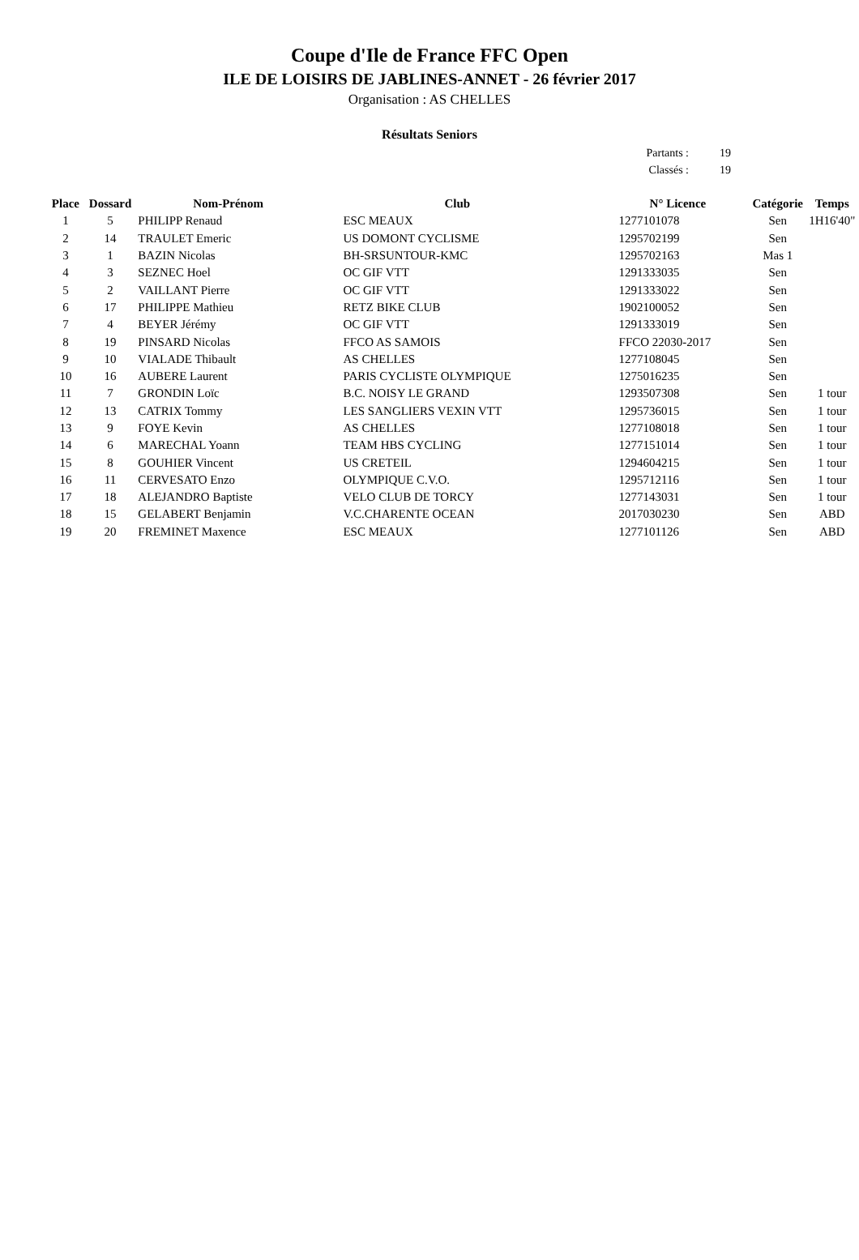Coupe d'Ile de France FFC Open
ILE DE LOISIRS DE JABLINES-ANNET - 26 février 2017
Organisation : AS CHELLES
Résultats Seniors
Partants : 19
Classés : 19
| Place | Dossard | Nom-Prénom | Club | N° Licence | Catégorie | Temps |
| --- | --- | --- | --- | --- | --- | --- |
| 1 | 5 | PHILIPP Renaud | ESC MEAUX | 1277101078 | Sen | 1H16'40" |
| 2 | 14 | TRAULET Emeric | US DOMONT CYCLISME | 1295702199 | Sen | |
| 3 | 1 | BAZIN Nicolas | BH-SRSUNTOUR-KMC | 1295702163 | Mas 1 | |
| 4 | 3 | SEZNEC Hoel | OC GIF VTT | 1291333035 | Sen | |
| 5 | 2 | VAILLANT Pierre | OC GIF VTT | 1291333022 | Sen | |
| 6 | 17 | PHILIPPE Mathieu | RETZ BIKE CLUB | 1902100052 | Sen | |
| 7 | 4 | BEYER Jérémy | OC GIF VTT | 1291333019 | Sen | |
| 8 | 19 | PINSARD Nicolas | FFCO AS SAMOIS | FFCO 22030-2017 | Sen | |
| 9 | 10 | VIALADE Thibault | AS CHELLES | 1277108045 | Sen | |
| 10 | 16 | AUBERE Laurent | PARIS CYCLISTE OLYMPIQUE | 1275016235 | Sen | |
| 11 | 7 | GRONDIN Loïc | B.C. NOISY LE GRAND | 1293507308 | Sen | 1 tour |
| 12 | 13 | CATRIX Tommy | LES SANGLIERS VEXIN VTT | 1295736015 | Sen | 1 tour |
| 13 | 9 | FOYE Kevin | AS CHELLES | 1277108018 | Sen | 1 tour |
| 14 | 6 | MARECHAL Yoann | TEAM HBS CYCLING | 1277151014 | Sen | 1 tour |
| 15 | 8 | GOUHIER Vincent | US CRETEIL | 1294604215 | Sen | 1 tour |
| 16 | 11 | CERVESATO Enzo | OLYMPIQUE C.V.O. | 1295712116 | Sen | 1 tour |
| 17 | 18 | ALEJANDRO Baptiste | VELO CLUB DE TORCY | 1277143031 | Sen | 1 tour |
| 18 | 15 | GELABERT Benjamin | V.C.CHARENTE OCEAN | 2017030230 | Sen | ABD |
| 19 | 20 | FREMINET Maxence | ESC MEAUX | 1277101126 | Sen | ABD |